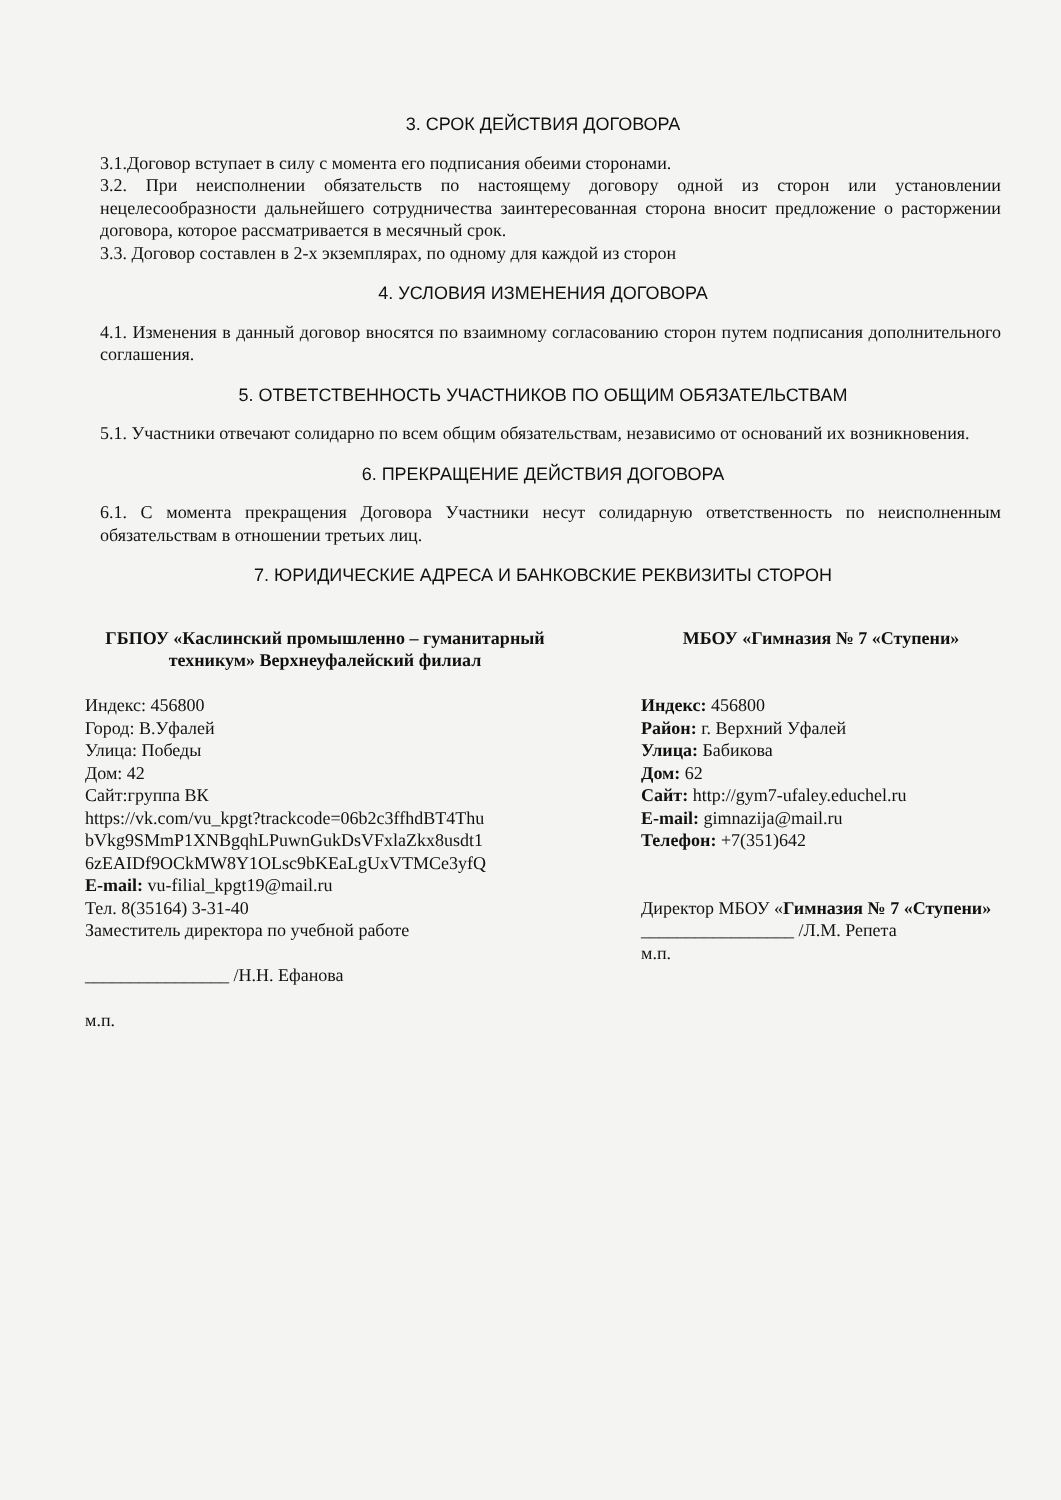3. СРОК ДЕЙСТВИЯ ДОГОВОРА
3.1.Договор вступает в силу с момента его подписания обеими сторонами.
3.2. При неисполнении обязательств по настоящему договору одной из сторон или установлении нецелесообразности дальнейшего сотрудничества заинтересованная сторона вносит предложение о расторжении договора, которое рассматривается в месячный срок.
3.3. Договор составлен в 2-х экземплярах, по одному для каждой из сторон
4. УСЛОВИЯ ИЗМЕНЕНИЯ ДОГОВОРА
4.1. Изменения в данный договор вносятся по взаимному согласованию сторон путем подписания дополнительного соглашения.
5. ОТВЕТСТВЕННОСТЬ УЧАСТНИКОВ ПО ОБЩИМ ОБЯЗАТЕЛЬСТВАМ
5.1. Участники отвечают солидарно по всем общим обязательствам, независимо от оснований их возникновения.
6. ПРЕКРАЩЕНИЕ ДЕЙСТВИЯ ДОГОВОРА
6.1. С момента прекращения Договора Участники несут солидарную ответственность по неисполненным обязательствам в отношении третьих лиц.
7. ЮРИДИЧЕСКИЕ АДРЕСА И БАНКОВСКИЕ РЕКВИЗИТЫ СТОРОН
ГБПОУ «Каслинский промышленно – гуманитарный техникум» Верхнеуфалейский филиал
Индекс: 456800
Город: В.Уфалей
Улица: Победы
Дом: 42
Сайт:группа ВК
https://vk.com/vu_kpgt?trackcode=06b2c3ffhdBT4Thu bVkg9SMmP1XNBgqhLPuwnGukDsVFxlaZkx8usdt1 6zEAIDf9OCkMW8Y1OLsc9bKEaLgUxVTMCe3yfQ
E-mail: vu-filial_kpgt19@mail.ru
Тел. 8(35164) 3-31-40
Заместитель директора по учебной работе
________________ /Н.Н. Ефанова
м.п.
МБОУ «Гимназия № 7 «Ступени»
Индекс: 456800
Район: г. Верхний Уфалей
Улица: Бабикова
Дом: 62
Сайт: http://gym7-ufaley.educhel.ru
E-mail: gimnazija@mail.ru
Телефон: +7(351)642
Директор МБОУ «Гимназия № 7 «Ступени»
_________________ /Л.М. Репета
м.п.